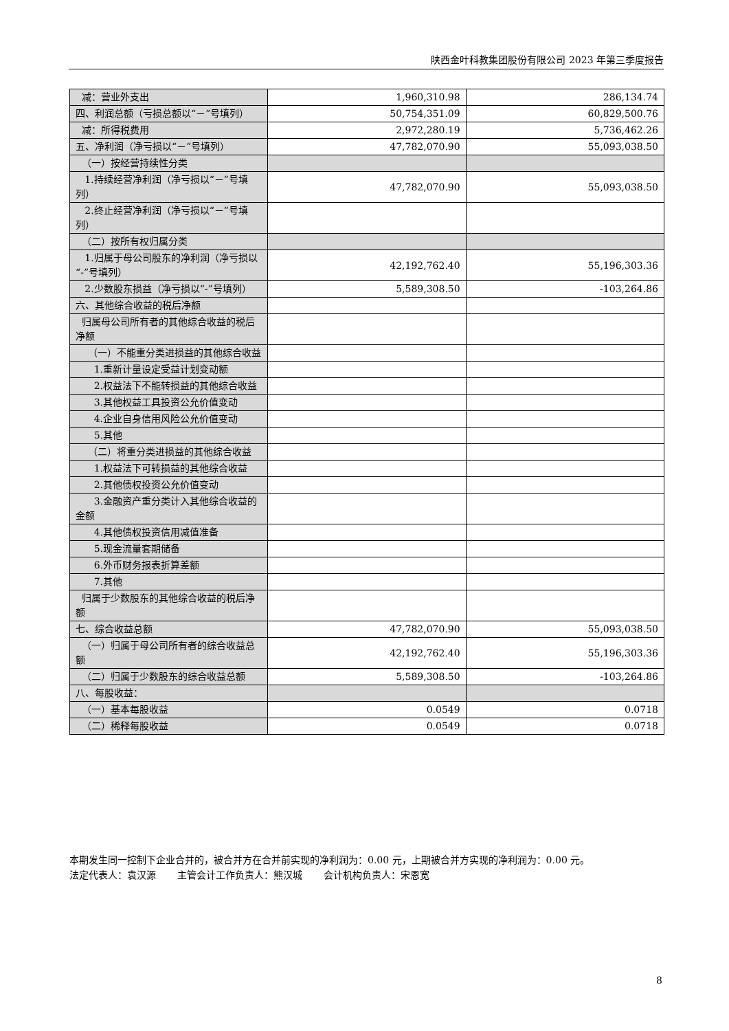陕西金叶科教集团股份有限公司 2023 年第三季度报告
| 减：营业外支出 | 1,960,310.98 | 286,134.74 |
| 四、利润总额（亏损总额以“－”号填列） | 50,754,351.09 | 60,829,500.76 |
| 减：所得税费用 | 2,972,280.19 | 5,736,462.26 |
| 五、净利润（净亏损以“－”号填列） | 47,782,070.90 | 55,093,038.50 |
| （一）按经营持续性分类 | | |
| 1.持续经营净利润（净亏损以“－”号填列） | 47,782,070.90 | 55,093,038.50 |
| 2.终止经营净利润（净亏损以“－”号填列） | | |
| （二）按所有权归属分类 | | |
| 1.归属于母公司股东的净利润（净亏损以“-”号填列） | 42,192,762.40 | 55,196,303.36 |
| 2.少数股东损益（净亏损以“-”号填列） | 5,589,308.50 | -103,264.86 |
| 六、其他综合收益的税后净额 | | |
| 归属母公司所有者的其他综合收益的税后净额 | | |
| （一）不能重分类进损益的其他综合收益 | | |
| 1.重新计量设定受益计划变动额 | | |
| 2.权益法下不能转损益的其他综合收益 | | |
| 3.其他权益工具投资公允价值变动 | | |
| 4.企业自身信用风险公允价值变动 | | |
| 5.其他 | | |
| （二）将重分类进损益的其他综合收益 | | |
| 1.权益法下可转损益的其他综合收益 | | |
| 2.其他债权投资公允价值变动 | | |
| 3.金融资产重分类计入其他综合收益的金额 | | |
| 4.其他债权投资信用减值准备 | | |
| 5.现金流量套期储备 | | |
| 6.外币财务报表折算差额 | | |
| 7.其他 | | |
| 归属于少数股东的其他综合收益的税后净额 | | |
| 七、综合收益总额 | 47,782,070.90 | 55,093,038.50 |
| （一）归属于母公司所有者的综合收益总额 | 42,192,762.40 | 55,196,303.36 |
| （二）归属于少数股东的综合收益总额 | 5,589,308.50 | -103,264.86 |
| 八、每股收益： | | |
| （一）基本每股收益 | 0.0549 | 0.0718 |
| （二）稀释每股收益 | 0.0549 | 0.0718 |
本期发生同一控制下企业合并的，被合并方在合并前实现的净利润为：0.00 元，上期被合并方实现的净利润为：0.00 元。
法定代表人：袁汉源 主管会计工作负责人：熊汉城 会计机构负责人：宋恩宽
8